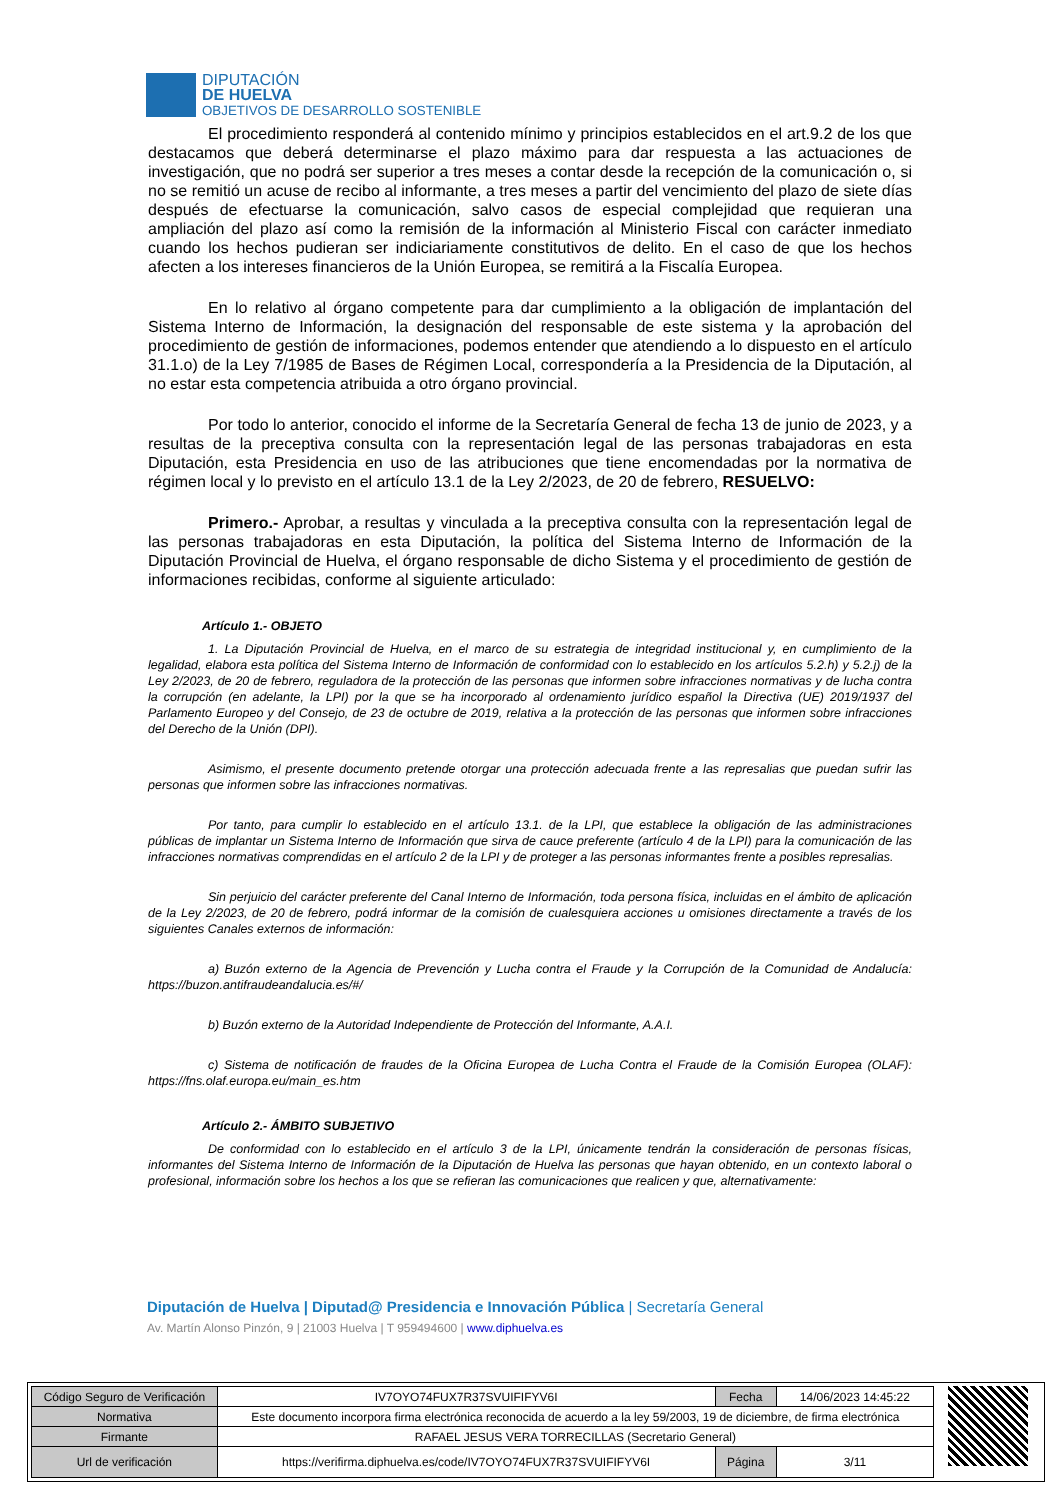DIPUTACIÓN
DE HUELVA
OBJETIVOS DE DESARROLLO SOSTENIBLE
El procedimiento responderá al contenido mínimo y principios establecidos en el art.9.2 de los que destacamos que deberá determinarse el plazo máximo para dar respuesta a las actuaciones de investigación, que no podrá ser superior a tres meses a contar desde la recepción de la comunicación o, si no se remitió un acuse de recibo al informante, a tres meses a partir del vencimiento del plazo de siete días después de efectuarse la comunicación, salvo casos de especial complejidad que requieran una ampliación del plazo así como la remisión de la información al Ministerio Fiscal con carácter inmediato cuando los hechos pudieran ser indiciariamente constitutivos de delito. En el caso de que los hechos afecten a los intereses financieros de la Unión Europea, se remitirá a la Fiscalía Europea.
En lo relativo al órgano competente para dar cumplimiento a la obligación de implantación del Sistema Interno de Información, la designación del responsable de este sistema y la aprobación del procedimiento de gestión de informaciones, podemos entender que atendiendo a lo dispuesto en el artículo 31.1.o) de la Ley 7/1985 de Bases de Régimen Local, correspondería a la Presidencia de la Diputación, al no estar esta competencia atribuida a otro órgano provincial.
Por todo lo anterior, conocido el informe de la Secretaría General de fecha 13 de junio de 2023, y a resultas de la preceptiva consulta con la representación legal de las personas trabajadoras en esta Diputación, esta Presidencia en uso de las atribuciones que tiene encomendadas por la normativa de régimen local y lo previsto en el artículo 13.1 de la Ley 2/2023, de 20 de febrero, RESUELVO:
Primero.- Aprobar, a resultas y vinculada a la preceptiva consulta con la representación legal de las personas trabajadoras en esta Diputación, la política del Sistema Interno de Información de la Diputación Provincial de Huelva, el órgano responsable de dicho Sistema y el procedimiento de gestión de informaciones recibidas, conforme al siguiente articulado:
Artículo 1.- OBJETO
1. La Diputación Provincial de Huelva, en el marco de su estrategia de integridad institucional y, en cumplimiento de la legalidad, elabora esta política del Sistema Interno de Información de conformidad con lo establecido en los artículos 5.2.h) y 5.2.j) de la Ley 2/2023, de 20 de febrero, reguladora de la protección de las personas que informen sobre infracciones normativas y de lucha contra la corrupción (en adelante, la LPI) por la que se ha incorporado al ordenamiento jurídico español la Directiva (UE) 2019/1937 del Parlamento Europeo y del Consejo, de 23 de octubre de 2019, relativa a la protección de las personas que informen sobre infracciones del Derecho de la Unión (DPI).
Asimismo, el presente documento pretende otorgar una protección adecuada frente a las represalias que puedan sufrir las personas que informen sobre las infracciones normativas.
Por tanto, para cumplir lo establecido en el artículo 13.1. de la LPI, que establece la obligación de las administraciones públicas de implantar un Sistema Interno de Información que sirva de cauce preferente (artículo 4 de la LPI) para la comunicación de las infracciones normativas comprendidas en el artículo 2 de la LPI y de proteger a las personas informantes frente a posibles represalias.
Sin perjuicio del carácter preferente del Canal Interno de Información, toda persona física, incluidas en el ámbito de aplicación de la Ley 2/2023, de 20 de febrero, podrá informar de la comisión de cualesquiera acciones u omisiones directamente a través de los siguientes Canales externos de información:
a) Buzón externo de la Agencia de Prevención y Lucha contra el Fraude y la Corrupción de la Comunidad de Andalucía: https://buzon.antifraudeandalucia.es/#/
b) Buzón externo de la Autoridad Independiente de Protección del Informante, A.A.I.
c) Sistema de notificación de fraudes de la Oficina Europea de Lucha Contra el Fraude de la Comisión Europea (OLAF): https://fns.olaf.europa.eu/main_es.htm
Artículo 2.- ÁMBITO SUBJETIVO
De conformidad con lo establecido en el artículo 3 de la LPI, únicamente tendrán la consideración de personas físicas, informantes del Sistema Interno de Información de la Diputación de Huelva las personas que hayan obtenido, en un contexto laboral o profesional, información sobre los hechos a los que se refieran las comunicaciones que realicen y que, alternativamente:
Diputación de Huelva | Diputad@ Presidencia e Innovación Pública | Secretaría General
Av. Martín Alonso Pinzón, 9 | 21003 Huelva | T 959494600 | www.diphuelva.es
| Código Seguro de Verificación | IV7OYO74FUX7R37SVUIFIFYV6I | Fecha | 14/06/2023 14:45:22 |
| Normativa | Este documento incorpora firma electrónica reconocida de acuerdo a la ley 59/2003, 19 de diciembre, de firma electrónica | | |
| Firmante | RAFAEL JESUS VERA TORRECILLAS (Secretario General) | | |
| Url de verificación | https://verifirma.diphuelva.es/code/IV7OYO74FUX7R37SVUIFIFYV6I | Página | 3/11 |